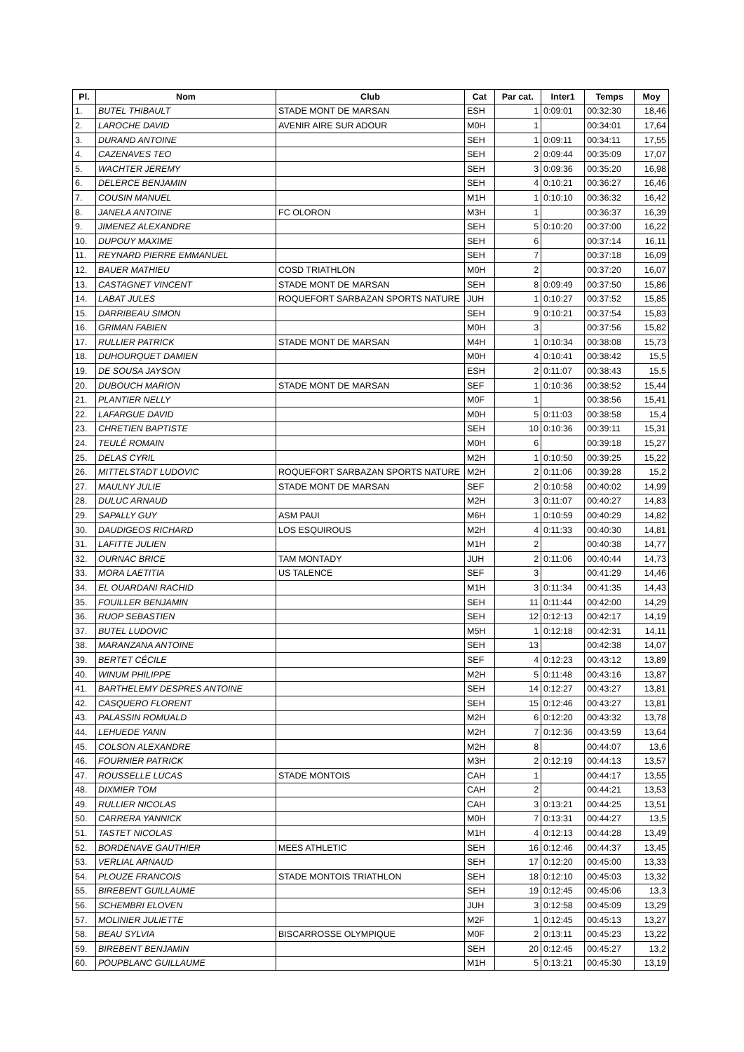| Pl. | Nom | Club | Cat | Par cat. | Inter1 | Temps | Moy |
| --- | --- | --- | --- | --- | --- | --- | --- |
| 1. | BUTEL THIBAULT | STADE MONT DE MARSAN | ESH | 1 | 0:09:01 | 00:32:30 | 18,46 |
| 2. | LAROCHE DAVID | AVENIR AIRE SUR ADOUR | M0H | 1 | | 00:34:01 | 17,64 |
| 3. | DURAND ANTOINE | | SEH | 1 | 0:09:11 | 00:34:11 | 17,55 |
| 4. | CAZENAVES TEO | | SEH | 2 | 0:09:44 | 00:35:09 | 17,07 |
| 5. | WACHTER JEREMY | | SEH | 3 | 0:09:36 | 00:35:20 | 16,98 |
| 6. | DELERCE BENJAMIN | | SEH | 4 | 0:10:21 | 00:36:27 | 16,46 |
| 7. | COUSIN MANUEL | | M1H | 1 | 0:10:10 | 00:36:32 | 16,42 |
| 8. | JANELA ANTOINE | FC OLORON | M3H | 1 | | 00:36:37 | 16,39 |
| 9. | JIMENEZ ALEXANDRE | | SEH | 5 | 0:10:20 | 00:37:00 | 16,22 |
| 10. | DUPOUY MAXIME | | SEH | 6 | | 00:37:14 | 16,11 |
| 11. | REYNARD PIERRE EMMANUEL | | SEH | 7 | | 00:37:18 | 16,09 |
| 12. | BAUER MATHIEU | COSD TRIATHLON | M0H | 2 | | 00:37:20 | 16,07 |
| 13. | CASTAGNET VINCENT | STADE MONT DE MARSAN | SEH | 8 | 0:09:49 | 00:37:50 | 15,86 |
| 14. | LABAT JULES | ROQUEFORT SARBAZAN SPORTS NATURE | JUH | 1 | 0:10:27 | 00:37:52 | 15,85 |
| 15. | DARRIBEAU SIMON | | SEH | 9 | 0:10:21 | 00:37:54 | 15,83 |
| 16. | GRIMAN FABIEN | | M0H | 3 | | 00:37:56 | 15,82 |
| 17. | RULLIER PATRICK | STADE MONT DE MARSAN | M4H | 1 | 0:10:34 | 00:38:08 | 15,73 |
| 18. | DUHOURQUET DAMIEN | | M0H | 4 | 0:10:41 | 00:38:42 | 15,5 |
| 19. | DE SOUSA JAYSON | | ESH | 2 | 0:11:07 | 00:38:43 | 15,5 |
| 20. | DUBOUCH MARION | STADE MONT DE MARSAN | SEF | 1 | 0:10:36 | 00:38:52 | 15,44 |
| 21. | PLANTIER NELLY | | M0F | 1 | | 00:38:56 | 15,41 |
| 22. | LAFARGUE DAVID | | M0H | 5 | 0:11:03 | 00:38:58 | 15,4 |
| 23. | CHRETIEN BAPTISTE | | SEH | 10 | 0:10:36 | 00:39:11 | 15,31 |
| 24. | TEULÉ ROMAIN | | M0H | 6 | | 00:39:18 | 15,27 |
| 25. | DELAS CYRIL | | M2H | 1 | 0:10:50 | 00:39:25 | 15,22 |
| 26. | MITTELSTADT LUDOVIC | ROQUEFORT SARBAZAN SPORTS NATURE | M2H | 2 | 0:11:06 | 00:39:28 | 15,2 |
| 27. | MAULNY JULIE | STADE MONT DE MARSAN | SEF | 2 | 0:10:58 | 00:40:02 | 14,99 |
| 28. | DULUC ARNAUD | | M2H | 3 | 0:11:07 | 00:40:27 | 14,83 |
| 29. | SAPALLY GUY | ASM PAUI | M6H | 1 | 0:10:59 | 00:40:29 | 14,82 |
| 30. | DAUDIGEOS RICHARD | LOS ESQUIROUS | M2H | 4 | 0:11:33 | 00:40:30 | 14,81 |
| 31. | LAFITTE JULIEN | | M1H | 2 | | 00:40:38 | 14,77 |
| 32. | OURNAC BRICE | TAM MONTADY | JUH | 2 | 0:11:06 | 00:40:44 | 14,73 |
| 33. | MORA LAETITIA | US TALENCE | SEF | 3 | | 00:41:29 | 14,46 |
| 34. | EL OUARDANI RACHID | | M1H | 3 | 0:11:34 | 00:41:35 | 14,43 |
| 35. | FOUILLER BENJAMIN | | SEH | 11 | 0:11:44 | 00:42:00 | 14,29 |
| 36. | RUOP SEBASTIEN | | SEH | 12 | 0:12:13 | 00:42:17 | 14,19 |
| 37. | BUTEL LUDOVIC | | M5H | 1 | 0:12:18 | 00:42:31 | 14,11 |
| 38. | MARANZANA ANTOINE | | SEH | 13 | | 00:42:38 | 14,07 |
| 39. | BERTET CÉCILE | | SEF | 4 | 0:12:23 | 00:43:12 | 13,89 |
| 40. | WINUM PHILIPPE | | M2H | 5 | 0:11:48 | 00:43:16 | 13,87 |
| 41. | BARTHELEMY DESPRES ANTOINE | | SEH | 14 | 0:12:27 | 00:43:27 | 13,81 |
| 42. | CASQUERO FLORENT | | SEH | 15 | 0:12:46 | 00:43:27 | 13,81 |
| 43. | PALASSIN ROMUALD | | M2H | 6 | 0:12:20 | 00:43:32 | 13,78 |
| 44. | LEHUEDE YANN | | M2H | 7 | 0:12:36 | 00:43:59 | 13,64 |
| 45. | COLSON ALEXANDRE | | M2H | 8 | | 00:44:07 | 13,6 |
| 46. | FOURNIER PATRICK | | M3H | 2 | 0:12:19 | 00:44:13 | 13,57 |
| 47. | ROUSSELLE LUCAS | STADE MONTOIS | CAH | 1 | | 00:44:17 | 13,55 |
| 48. | DIXMIER TOM | | CAH | 2 | | 00:44:21 | 13,53 |
| 49. | RULLIER NICOLAS | | CAH | 3 | 0:13:21 | 00:44:25 | 13,51 |
| 50. | CARRERA YANNICK | | M0H | 7 | 0:13:31 | 00:44:27 | 13,5 |
| 51. | TASTET NICOLAS | | M1H | 4 | 0:12:13 | 00:44:28 | 13,49 |
| 52. | BORDENAVE GAUTHIER | MEES ATHLETIC | SEH | 16 | 0:12:46 | 00:44:37 | 13,45 |
| 53. | VERLIAL ARNAUD | | SEH | 17 | 0:12:20 | 00:45:00 | 13,33 |
| 54. | PLOUZE FRANCOIS | STADE MONTOIS TRIATHLON | SEH | 18 | 0:12:10 | 00:45:03 | 13,32 |
| 55. | BIREBENT GUILLAUME | | SEH | 19 | 0:12:45 | 00:45:06 | 13,3 |
| 56. | SCHEMBRI ELOVEN | | JUH | 3 | 0:12:58 | 00:45:09 | 13,29 |
| 57. | MOLINIER JULIETTE | | M2F | 1 | 0:12:45 | 00:45:13 | 13,27 |
| 58. | BEAU SYLVIA | BISCARROSSE OLYMPIQUE | M0F | 2 | 0:13:11 | 00:45:23 | 13,22 |
| 59. | BIREBENT BENJAMIN | | SEH | 20 | 0:12:45 | 00:45:27 | 13,2 |
| 60. | POUPBLANC GUILLAUME | | M1H | 5 | 0:13:21 | 00:45:30 | 13,19 |